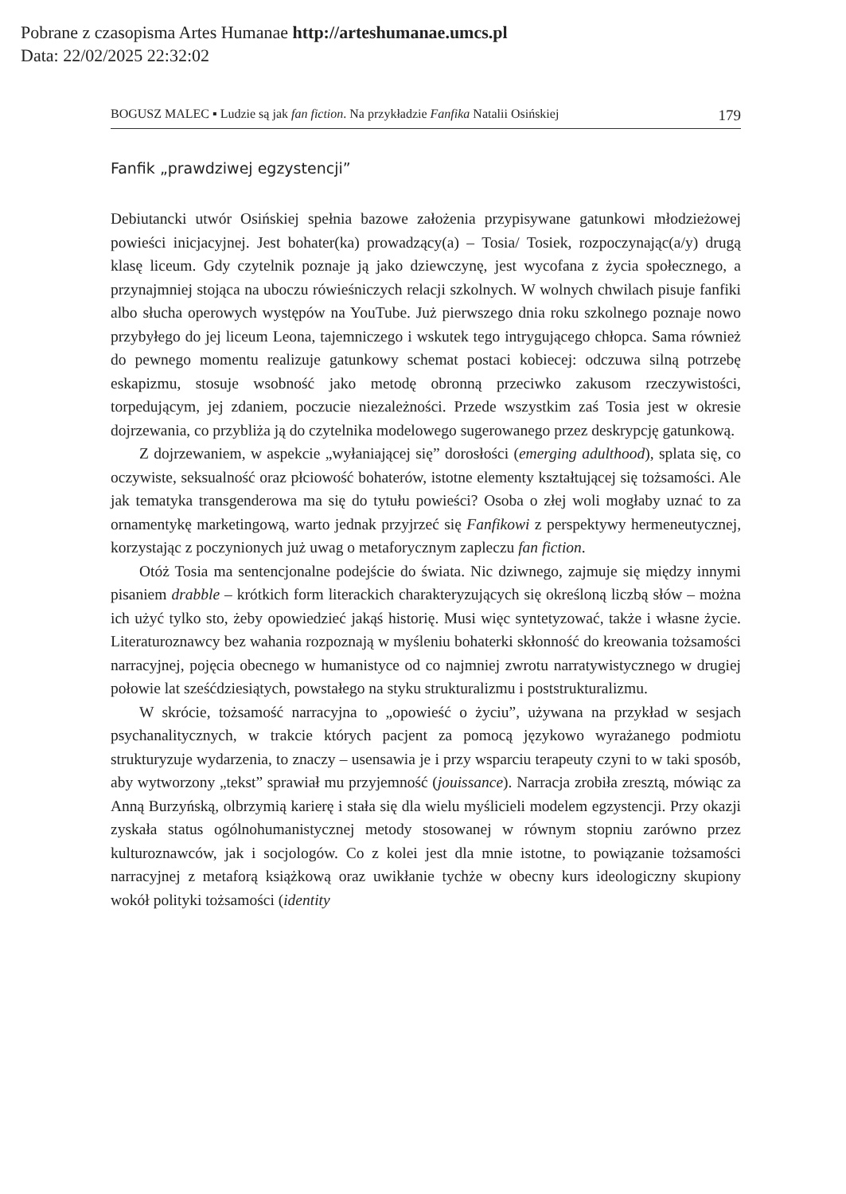Pobrane z czasopisma Artes Humanae http://arteshumanae.umcs.pl
Data: 22/02/2025 22:32:02
BOGUSZ MALEC ▪ Ludzie są jak fan fiction. Na przykładzie Fanfika Natalii Osińskiej 179
Fanfik „prawdziwej egzystencji”
Debiutancki utwór Osińskiej spełnia bazowe założenia przypisywane gatunkowi młodzieżowej powieści inicjacyjnej. Jest bohater(ka) prowadzący(a) – Tosia/ Tosiek, rozpoczynając(a/y) drugą klasę liceum. Gdy czytelnik poznaje ją jako dziewczynę, jest wycofana z życia społecznego, a przynajmniej stojąca na uboczu rówieśniczych relacji szkolnych. W wolnych chwilach pisuje fanfiki albo słucha operowych występów na YouTube. Już pierwszego dnia roku szkolnego poznaje nowo przybyłego do jej liceum Leona, tajemniczego i wskutek tego intrygującego chłopca. Sama również do pewnego momentu realizuje gatunkowy schemat postaci kobiecej: odczuwa silną potrzebę eskapizmu, stosuje wsobność jako metodę obronną przeciwko zakusom rzeczywistości, torpedującym, jej zdaniem, poczucie niezależności. Przede wszystkim zaś Tosia jest w okresie dojrzewania, co przybliża ją do czytelnika modelowego sugerowanego przez deskrypcję gatunkową.
Z dojrzewaniem, w aspekcie „wyłaniającej się” dorosłości (emerging adulthood), splata się, co oczywiste, seksualność oraz płciowość bohaterów, istotne elementy kształtującej się tożsamości. Ale jak tematyka transgenderowa ma się do tytułu powieści? Osoba o złej woli mogłaby uznać to za ornamentykę marketingową, warto jednak przyjrzeć się Fanfikowi z perspektywy hermeneutycznej, korzystając z poczynionych już uwag o metaforycznym zapleczu fan fiction.
Otóż Tosia ma sentencjonalne podejście do świata. Nic dziwnego, zajmuje się między innymi pisaniem drabble – krótkich form literackich charakteryzujących się określoną liczbą słów – można ich użyć tylko sto, żeby opowiedzieć jakąś historię. Musi więc syntetyzować, także i własne życie. Literaturoznawcy bez wahania rozpoznają w myśleniu bohaterki skłonność do kreowania tożsamości narracyjnej, pojęcia obecnego w humanistyce od co najmniej zwrotu narratywistycznego w drugiej połowie lat sześćdziesiątych, powstałego na styku strukturalizmu i poststrukturalizmu.
W skrócie, tożsamość narracyjna to „opowieść o życiu”, używana na przykład w sesjach psychanalitycznych, w trakcie których pacjent za pomocą językowo wyrażanego podmiotu strukturyzuje wydarzenia, to znaczy – usensawia je i przy wsparciu terapeuty czyni to w taki sposób, aby wytworzony „tekst” sprawiał mu przyjemność (jouissance). Narracja zrobiła zresztą, mówiąc za Anną Burzyńską, olbrzymią karierę i stała się dla wielu myślicieli modelem egzystencji. Przy okazji zyskała status ogólnohumanistycznej metody stosowanej w równym stopniu zarówno przez kulturoznawców, jak i socjologów. Co z kolei jest dla mnie istotne, to powiązanie tożsamości narracyjnej z metaforą książkową oraz uwikłanie tychże w obecny kurs ideologiczny skupiony wokół polityki tożsamości (identity